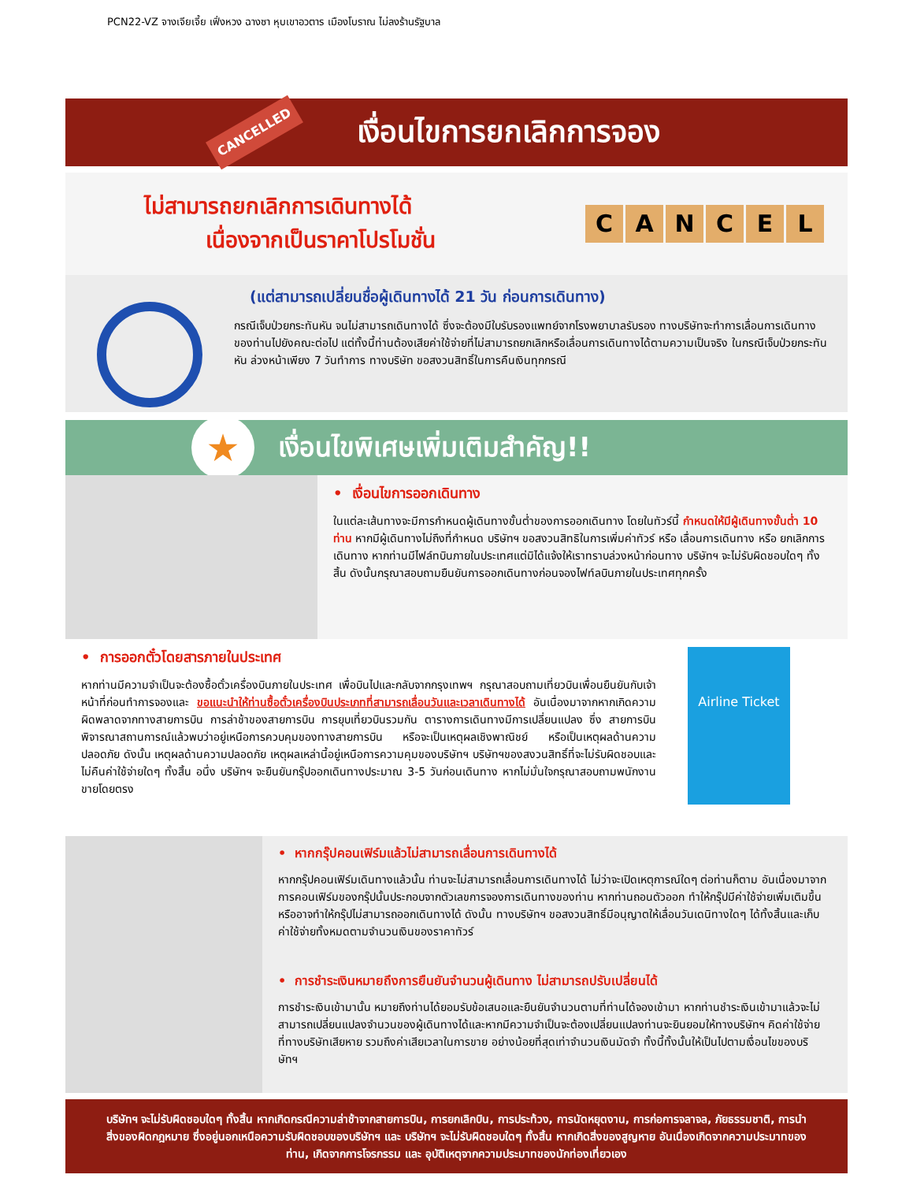PCN22-VZ จางเจียเจี้ย เฟิ่งหวง ฉางซา หุบเขาอวตาร เมืองโบราณ ไม่ลงร้านรัฐบาล
CANCELLED
เงื่อนไขการยกเลิกการจอง
ไม่สามารถยกเลิกการเดินทางได้
เนื่องจากเป็นราคาโปรโมชั่น
CANCEL
(แต่สามารถเปลี่ยนชื่อผู้เดินทางได้ 21 วัน ก่อนการเดินทาง)
กรณีเจ็บป่วยกระทันหัน จนไม่สามารถเดินทางได้ ซึ่งจะต้องมีใบรับรองแพทย์จากโรงพยาบาลรับรอง ทางบริษัทจะทำการเลื่อนการเดินทางของท่านไปยังคณะต่อไป แต่ทั้งนี้ท่านต้องเสียค่าใช้จ่ายที่ไม่สามารถยกเลิกหรือเลื่อนการเดินทางได้ตามความเป็นจริง ในกรณีเจ็บป่วยกระทันหัน ล่วงหน้าเพียง 7 วันทำการ ทางบริษัท ขอสงวนสิทธิ์ในการคืนเงินทุกกรณี
★
เงื่อนไขพิเศษเพิ่มเติมสำคัญ!!
• เงื่อนไขการออกเดินทาง
ในแต่ละเส้นทางจะมีการกำหนดผู้เดินทางขั้นต่ำของการออกเดินทาง โดยในทัวร์นี้ กำหนดให้มีผู้เดินทางขั้นต่ำ 10 ท่าน หากมีผู้เดินทางไม่ถึงที่กำหนด บริษัทฯ ขอสงวนสิทธิในการเพิ่มค่าทัวร์ หรือ เลื่อนการเดินทาง หรือ ยกเลิกการเดินทาง หากท่านมีไฟล์ทบินภายในประเทศแต่มิได้แจ้งให้เราทราบล่วงหน้าก่อนทาง บริษัทฯ จะไม่รับผิดชอบใดๆ ทั้งสิ้น ดังนั้นกรุณาสอบถามยืนยันการออกเดินทางก่อนจองไฟท์ลบินภายในประเทศทุกครั้ง
• การออกตั๋วโดยสารภายในประเทศ
หากท่านมีความจำเป็นจะต้องซื้อตั๋วเครื่องบินภายในประเทศ เพื่อบินไปและกลับจากกรุงเทพฯ กรุณาสอบถามเที่ยวบินเพื่อนยืนยันกับเจ้าหน้าที่ก่อนทำการจองและ ขอแนะนำให้ท่านซื้อตั๋วเครื่องบินประเภทที่สามารถเลื่อนวันและเวลาเดินทางได้ อันเนื่องมาจากหากเกิดความผิดพลาดจากทางสายการบิน การล่าช้าของสายการบิน การยุบเที่ยวบินรวมกัน ตารางการเดินทางมีการเปลี่ยนแปลง ซึ่ง สายการบินพิจารณาสถานการณ์แล้วพบว่าอยู่เหนือการควบคุมของทางสายการบิน หรือจะเป็นเหตุผลเชิงพาณิชย์ หรือเป็นเหตุผลด้านความปลอดภัย ดังนั้น เหตุผลด้านความปลอดภัย เหตุผลเหล่านี้อยู่เหนือการความคุมของบริษัทฯ บริษัทฯของสงวนสิทธิ์ที่จะไม่รับผิดชอบและไม่คืนค่าใช้จ่ายใดๆ ทั้งสิ้น อนึ่ง บริษัทฯ จะยืนยันกรุ๊ปออกเดินทางประมาณ 3-5 วันก่อนเดินทาง หากไม่มั่นใจกรุณาสอบถามพนักงานขายโดยตรง
Airline Ticket
• หากกรุ๊ปคอนเฟิร์มแล้วไม่สามารถเลื่อนการเดินทางได้
หากกรุ๊ปคอนเฟิร์มเดินทางแล้วนั้น ท่านจะไม่สามารถเลื่อนการเดินทางได้ ไม่ว่าจะเปิดเหตุการณ์ใดๆ ต่อท่านก็ตาม อันเนื่องมาจาก การคอนเฟิร์มของกรุ๊ปนั้นประกอบจากตัวเลขการจองการเดินทางของท่าน หากท่านถอนตัวออก ทำให้กรุ๊ปมีค่าใช้จ่ายเพิ่มเติมขึ้น หรืออาจทำให้กรุ๊ปไม่สามารถออกเดินทางได้ ดังนั้น ทางบริษัทฯ ขอสงวนสิทธิ์มีอนุญาตให้เลื่อนวันเดนิทางใดๆ ได้ทั้งสิ้นและเก็บค่าใช้จ่ายทั้งหมดตามจำนวนเงินของราคาทัวร์
• การชำระเงินหมายถึงการยืนยันจำนวนผู้เดินทาง ไม่สามารถปรับเปลี่ยนได้
การชำระเงินเข้ามานั้น หมายถึงท่านได้ยอมรับข้อเสนอและยืนยันจำนวนตามที่ท่านได้จองเข้ามา หากท่านชำระเงินเข้ามาแล้วจะไม่สามารถเปลี่ยนแปลงจำนวนของผู้เดินทางได้และหากมีความจำเป็นจะต้องเปลี่ยนแปลงท่านจะยินยอมให้ทางบริษัทฯ คิดค่าใช้จ่ายที่ทางบริษัทเสียหาย รวมถึงค่าเสียเวลาในการขาย อย่างน้อยที่สุดเท่าจำนวนเงินมัดจำ ทั้งนี้ทั้งนั้นให้เป็นไปตามเงื่อนไขของบริษัทฯ
บริษัทฯ จะไม่รับผิดชอบใดๆ ทั้งสิ้น หากเกิดกรณีความล่าช้าจากสายการบิน, การยกเลิกบิน, การประท้วง, การนัดหยุดงาน, การก่อการจลาจล, ภัยธรรมชาติ, การนำสิ่งของผิดกฎหมาย ซึ่งอยู่นอกเหนือความรับผิดชอบของบริษัทฯ และ บริษัทฯ จะไม่รับผิดชอบใดๆ ทั้งสิ้น หากเกิดสิ่งของสูญหาย อันเนื่องเกิดจากความประมาทของท่าน, เกิดจากการโจรกรรม และ อุบัติเหตุจากความประมาทของนักท่องเที่ยวเอง